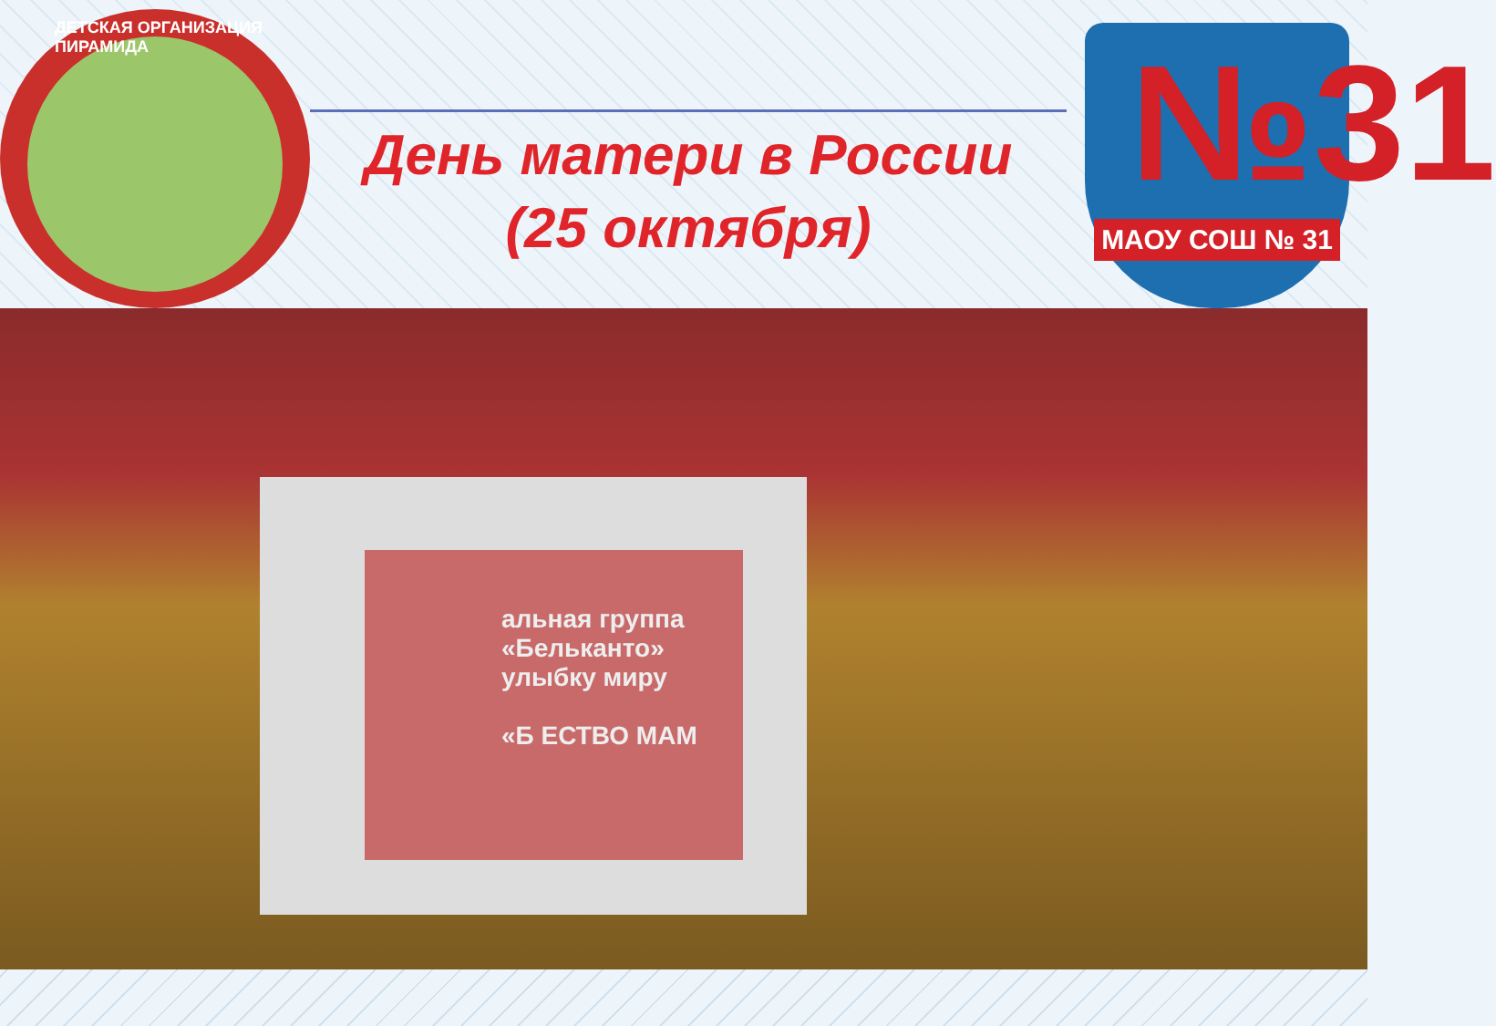ДЕТСКАЯ ОРГАНИЗАЦИЯ ПИРАМИДА
День матери в России
(25 октября)
№31
МАОУ СОШ № 31
альная группа
«Бельканто»
улыбку миру
«Б ЕСТВО МАМ